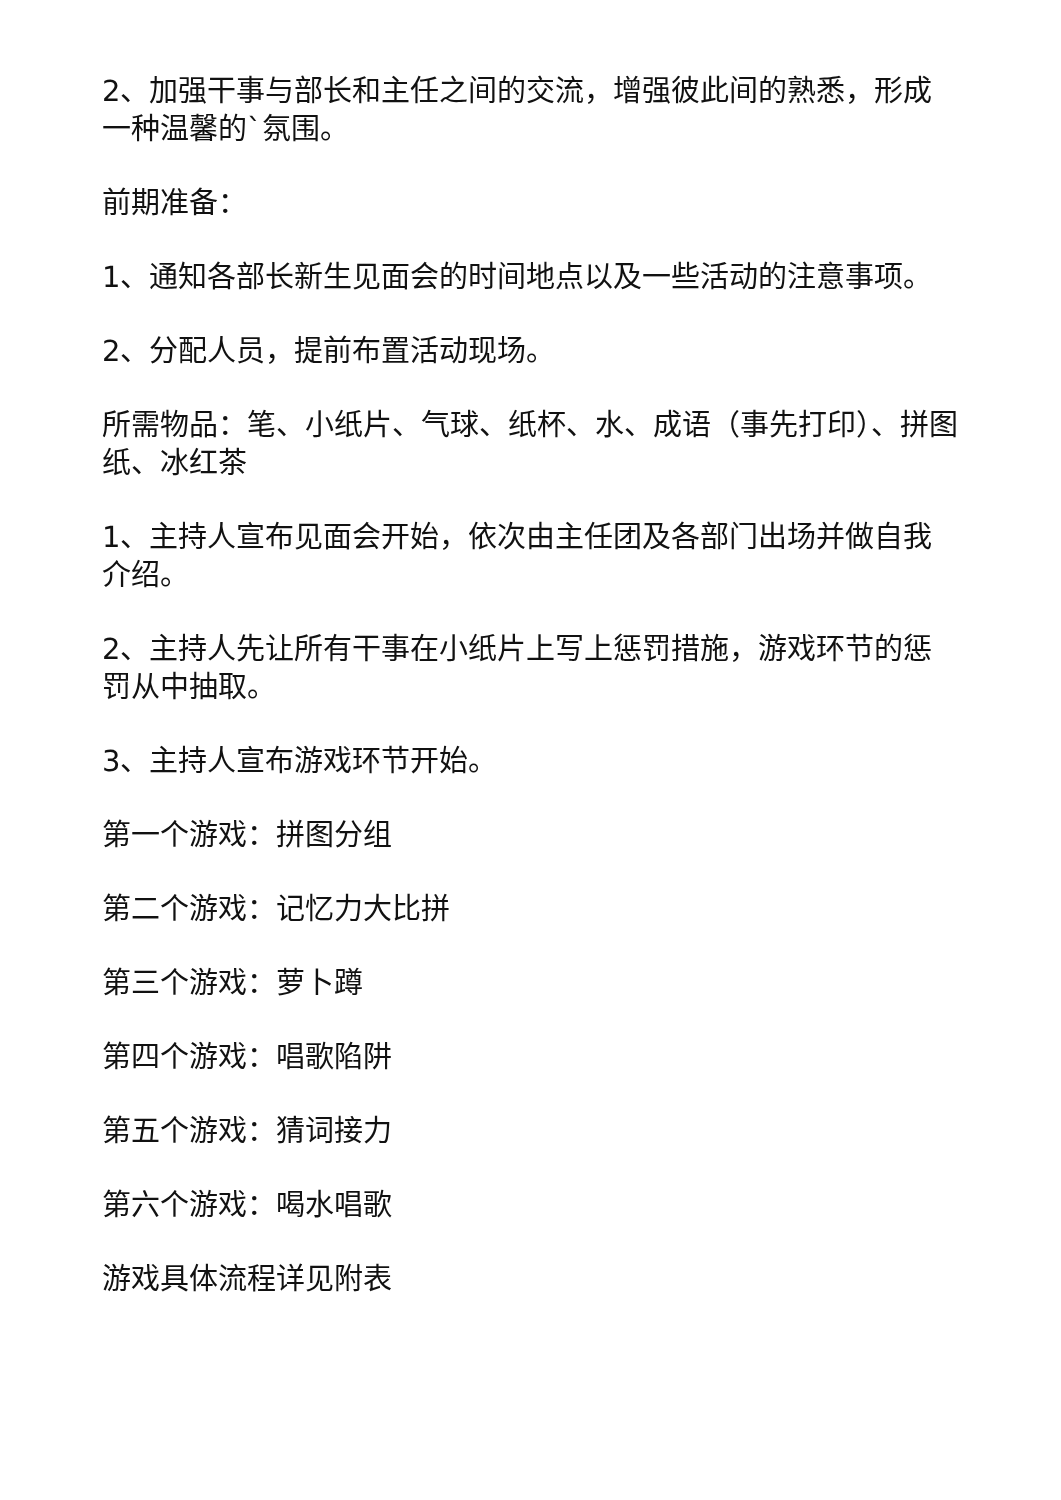2、加强干事与部长和主任之间的交流，增强彼此间的熟悉，形成一种温馨的`氛围。
前期准备：
1、通知各部长新生见面会的时间地点以及一些活动的注意事项。
2、分配人员，提前布置活动现场。
所需物品：笔、小纸片、气球、纸杯、水、成语（事先打印）、拼图纸、冰红茶
1、主持人宣布见面会开始，依次由主任团及各部门出场并做自我介绍。
2、主持人先让所有干事在小纸片上写上惩罚措施，游戏环节的惩罚从中抽取。
3、主持人宣布游戏环节开始。
第一个游戏：拼图分组
第二个游戏：记忆力大比拼
第三个游戏：萝卜蹲
第四个游戏：唱歌陷阱
第五个游戏：猜词接力
第六个游戏：喝水唱歌
游戏具体流程详见附表